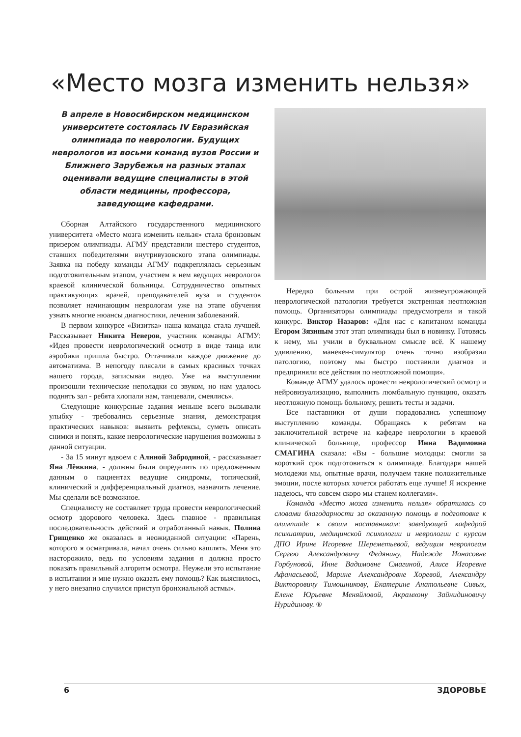«Место мозга изменить нельзя»
В апреле в Новосибирском медицинском университете состоялась IV Евразийская олимпиада по неврологии. Будущих неврологов из восьми команд вузов России и Ближнего Зарубежья на разных этапах оценивали ведущие специалисты в этой области медицины, профессора, заведующие кафедрами.
Сборная Алтайского государственного медицинского университета «Место мозга изменить нельзя» стала бронзовым призером олимпиады. АГМУ представили шестеро студентов, ставших победителями внутривузовского этапа олимпиады. Заявка на победу команды АГМУ подкреплялась серьезным подготовительным этапом, участием в нем ведущих неврологов краевой клинической больницы. Сотрудничество опытных практикующих врачей, преподавателей вуза и студентов позволяет начинающим неврологам уже на этапе обучения узнать многие нюансы диагностики, лечения заболеваний.
В первом конкурсе «Визитка» наша команда стала лучшей. Рассказывает Никита Неверов, участник команды АГМУ: «Идея провести неврологический осмотр в виде танца или аэробики пришла быстро. Оттачивали каждое движение до автоматизма. В непогоду плясали в самых красивых точках нашего города, записывая видео. Уже на выступлении произошли технические неполадки со звуком, но нам удалось поднять зал - ребята хлопали нам, танцевали, смеялись».
Следующие конкурсные задания меньше всего вызывали улыбку - требовались серьезные знания, демонстрация практических навыков: выявить рефлексы, суметь описать снимки и понять, какие неврологические нарушения возможны в данной ситуации.
- За 15 минут вдвоем с Алиной Забродиной, - рассказывает Яна Лёвкина, - должны были определить по предложенным данным о пациентах ведущие синдромы, топический, клинический и дифференциальный диагноз, назначить лечение. Мы сделали всё возможное.
Специалисту не составляет труда провести неврологический осмотр здорового человека. Здесь главное - правильная последовательность действий и отработанный навык. Полина Грищенко же оказалась в неожиданной ситуации: «Парень, которого я осматривала, начал очень сильно кашлять. Меня это насторожило, ведь по условиям задания я должна просто показать правильный алгоритм осмотра. Неужели это испытание в испытании и мне нужно оказать ему помощь? Как выяснилось, у него внезапно случился приступ бронхиальной астмы».
Нередко больным при острой жизнеугрожающей неврологической патологии требуется экстренная неотложная помощь. Организаторы олимпиады предусмотрели и такой конкурс. Виктор Назаров: «Для нас с капитаном команды Егором Зязиным этот этап олимпиады был в новинку. Готовясь к нему, мы учили в буквальном смысле всё. К нашему удивлению, манекен-симулятор очень точно изобразил патологию, поэтому мы быстро поставили диагноз и предприняли все действия по неотложной помощи».
Команде АГМУ удалось провести неврологический осмотр и нейровизуализацию, выполнить люмбальную пункцию, оказать неотложную помощь больному, решить тесты и задачи.
Все наставники от души порадовались успешному выступлению команды. Обращаясь к ребятам на заключительной встрече на кафедре неврологии в краевой клинической больнице, профессор Инна Вадимовна СМАГИНА сказала: «Вы - большие молодцы: смогли за короткий срок подготовиться к олимпиаде. Благодаря нашей молодежи мы, опытные врачи, получаем такие положительные эмоции, после которых хочется работать еще лучше! Я искренне надеюсь, что совсем скоро мы станем коллегами».
Команда «Место мозга изменить нельзя» обратилась со словами благодарности за оказанную помощь в подготовке к олимпиаде к своим наставникам: заведующей кафедрой психиатрии, медицинской психологии и неврологии с курсом ДПО Ирине Игоревне Шереметьевой, ведущим неврологам Сергею Александровичу Федянину, Надежде Ионасовне Горбуновой, Инне Вадимовне Смагиной, Алисе Игоревне Афанасьевой, Марине Александровне Хоревой, Александру Викторовичу Тимошникову, Екатерине Анатольевне Сивых, Елене Юрьевне Меняйловой, Акрамхону Зайнидиновичу Нуридинову. ®
6 ЗДОРОВЬЕ